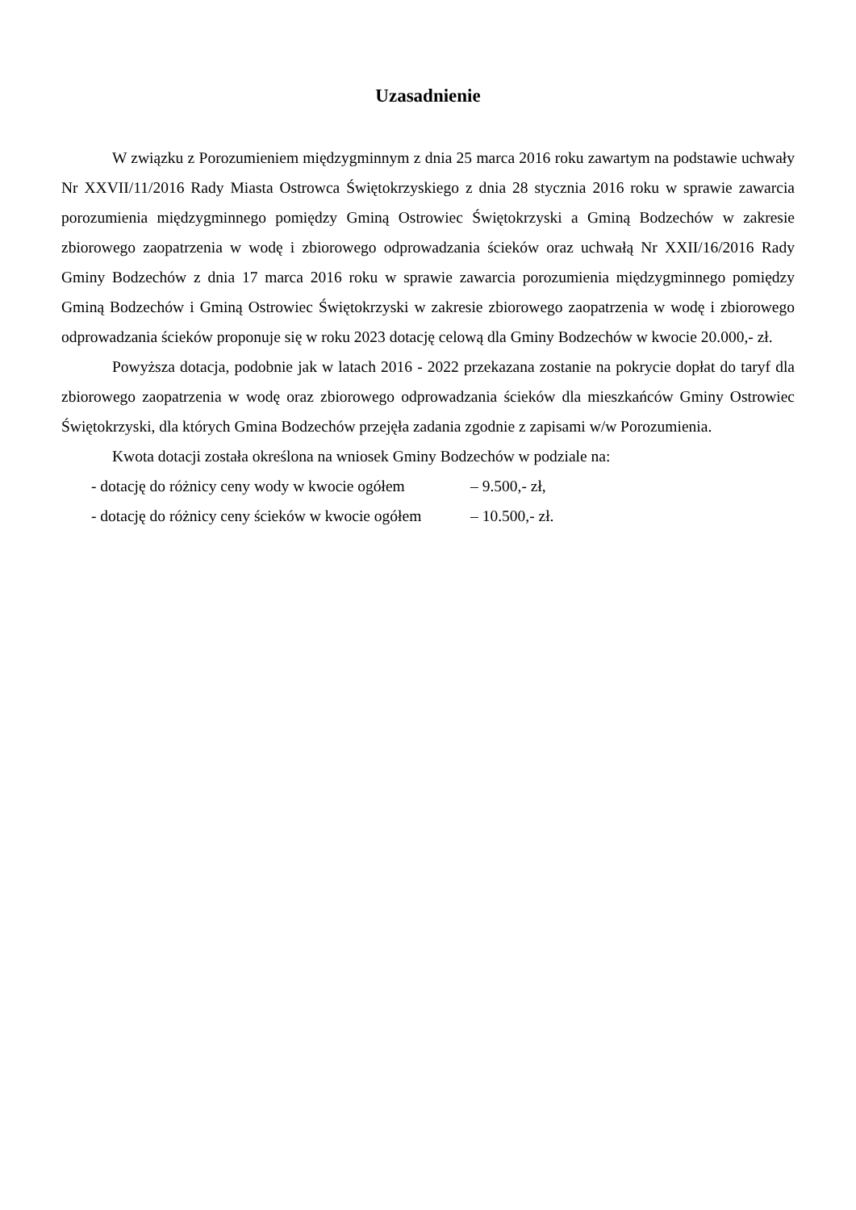Uzasadnienie
W związku z Porozumieniem międzygminnym z dnia 25 marca 2016 roku zawartym na podstawie uchwały Nr XXVII/11/2016 Rady Miasta Ostrowca Świętokrzyskiego z dnia 28 stycznia 2016 roku w sprawie zawarcia porozumienia międzygminnego pomiędzy Gminą Ostrowiec Świętokrzyski a Gminą Bodzechów w zakresie zbiorowego zaopatrzenia w wodę i zbiorowego odprowadzania ścieków oraz uchwałą Nr XXII/16/2016 Rady Gminy Bodzechów z dnia 17 marca 2016 roku w sprawie zawarcia porozumienia międzygminnego pomiędzy Gminą Bodzechów i Gminą Ostrowiec Świętokrzyski w zakresie zbiorowego zaopatrzenia w wodę i zbiorowego odprowadzania ścieków proponuje się w roku 2023 dotację celową dla Gminy Bodzechów w kwocie 20.000,- zł.
Powyższa dotacja, podobnie jak w latach 2016 - 2022 przekazana zostanie na pokrycie dopłat do taryf dla zbiorowego zaopatrzenia w wodę oraz zbiorowego odprowadzania ścieków dla mieszkańców Gminy Ostrowiec Świętokrzyski, dla których Gmina Bodzechów przejęła zadania zgodnie z zapisami w/w Porozumienia.
Kwota dotacji została określona na wniosek Gminy Bodzechów w podziale na:
- dotację do różnicy ceny wody w kwocie ogółem – 9.500,- zł,
- dotację do różnicy ceny ścieków w kwocie ogółem – 10.500,- zł.